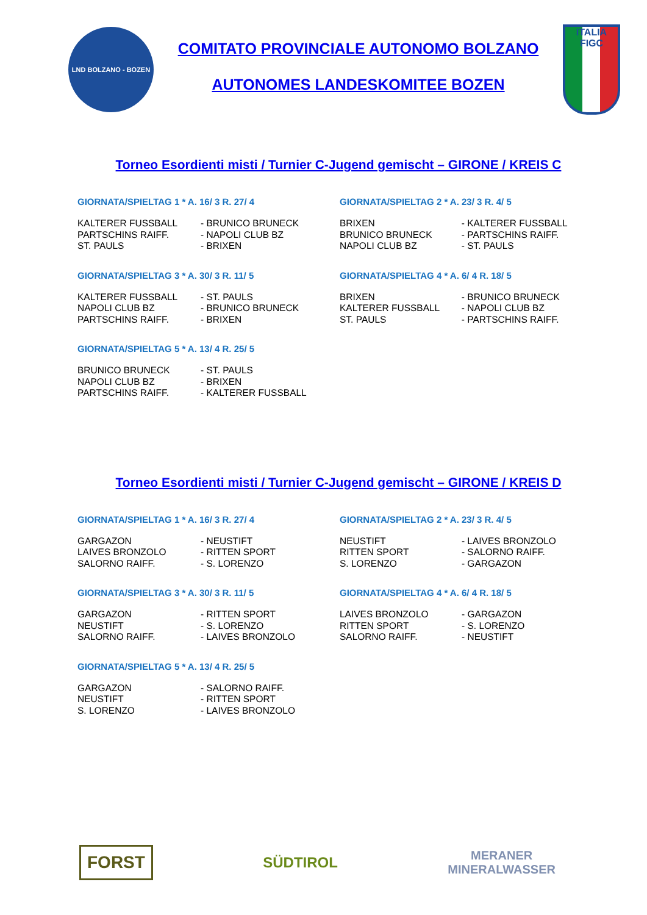LND BOLZANO - BOZEN
COMITATO PROVINCIALE AUTONOMO BOLZANO
AUTONOMES LANDESKOMITEE BOZEN
ITALIA
FIGC
Torneo Esordienti misti / Turnier C-Jugend gemischt – GIRONE / KREIS C
GIORNATA/SPIELTAG 1 * A. 16/ 3 R. 27/ 4
| KALTERER FUSSBALL | - BRUNICO BRUNECK |
| PARTSCHINS RAIFF. | - NAPOLI CLUB BZ |
| ST. PAULS | - BRIXEN |
GIORNATA/SPIELTAG 2 * A. 23/ 3 R. 4/ 5
| BRIXEN | - KALTERER FUSSBALL |
| BRUNICO BRUNECK | - PARTSCHINS RAIFF. |
| NAPOLI CLUB BZ | - ST. PAULS |
GIORNATA/SPIELTAG 3 * A. 30/ 3 R. 11/ 5
| KALTERER FUSSBALL | - ST. PAULS |
| NAPOLI CLUB BZ | - BRUNICO BRUNECK |
| PARTSCHINS RAIFF. | - BRIXEN |
GIORNATA/SPIELTAG 4 * A. 6/ 4 R. 18/ 5
| BRIXEN | - BRUNICO BRUNECK |
| KALTERER FUSSBALL | - NAPOLI CLUB BZ |
| ST. PAULS | - PARTSCHINS RAIFF. |
GIORNATA/SPIELTAG 5 * A. 13/ 4 R. 25/ 5
| BRUNICO BRUNECK | - ST. PAULS |
| NAPOLI CLUB BZ | - BRIXEN |
| PARTSCHINS RAIFF. | - KALTERER FUSSBALL |
Torneo Esordienti misti / Turnier C-Jugend gemischt – GIRONE / KREIS D
GIORNATA/SPIELTAG 1 * A. 16/ 3 R. 27/ 4
| GARGAZON | - NEUSTIFT |
| LAIVES BRONZOLO | - RITTEN SPORT |
| SALORNO RAIFF. | - S. LORENZO |
GIORNATA/SPIELTAG 2 * A. 23/ 3 R. 4/ 5
| NEUSTIFT | - LAIVES BRONZOLO |
| RITTEN SPORT | - SALORNO RAIFF. |
| S. LORENZO | - GARGAZON |
GIORNATA/SPIELTAG 3 * A. 30/ 3 R. 11/ 5
| GARGAZON | - RITTEN SPORT |
| NEUSTIFT | - S. LORENZO |
| SALORNO RAIFF. | - LAIVES BRONZOLO |
GIORNATA/SPIELTAG 4 * A. 6/ 4 R. 18/ 5
| LAIVES BRONZOLO | - GARGAZON |
| RITTEN SPORT | - S. LORENZO |
| SALORNO RAIFF. | - NEUSTIFT |
GIORNATA/SPIELTAG 5 * A. 13/ 4 R. 25/ 5
| GARGAZON | - SALORNO RAIFF. |
| NEUSTIFT | - RITTEN SPORT |
| S. LORENZO | - LAIVES BRONZOLO |
FORST
SÜDTIROL
MERANER
MINERALWASSER